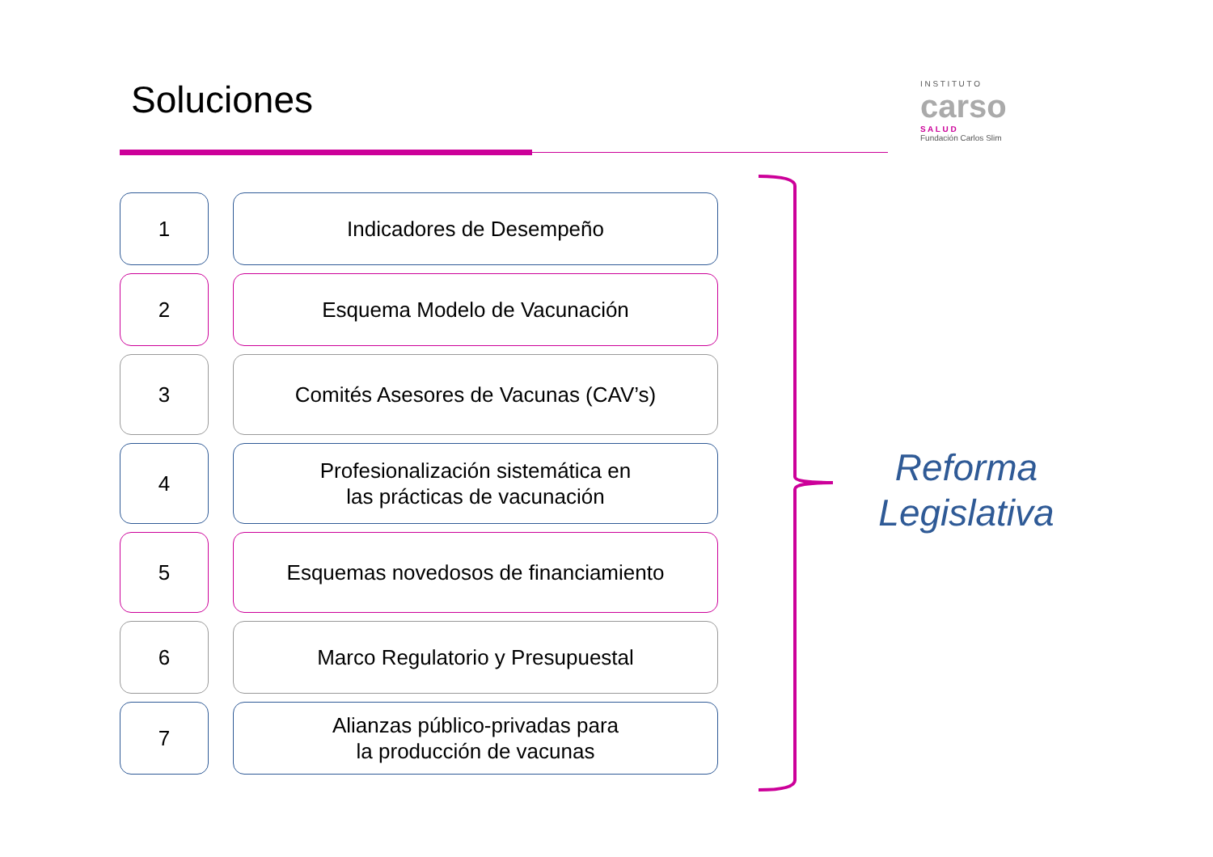Soluciones
I N S T I T U T O
carso
S A L U D
Fundación Carlos Slim
1
Indicadores de Desempeño
2
Esquema Modelo de Vacunación
3
Comités Asesores de Vacunas (CAV’s)
4
Profesionalización sistemática en
las prácticas de vacunación
5
Esquemas novedosos de financiamiento
6
Marco Regulatorio y Presupuestal
7
Alianzas público-privadas para
la producción de vacunas
Reforma
Legislativa